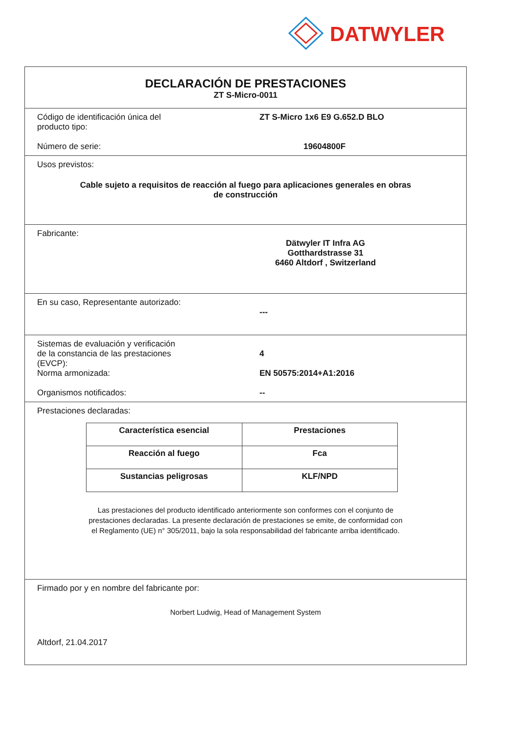DATWYLER
DECLARACIÓN DE PRESTACIONES
ZT S-Micro-0011
Código de identificación única del
producto tipo:
ZT S-Micro 1x6 E9 G.652.D BLO
Número de serie: 19604800F
Usos previstos:
Cable sujeto a requisitos de reacción al fuego para aplicaciones generales en obras
de construcción
Fabricante:
Dätwyler IT Infra AG
Gotthardstrasse 31
6460 Altdorf , Switzerland
En su caso, Representante autorizado:
---
Sistemas de evaluación y verificación
de la constancia de las prestaciones
(EVCP):
4
Norma armonizada: EN 50575:2014+A1:2016
Organismos notificados: --
Prestaciones declaradas:
| Característica esencial | Prestaciones |
| --- | --- |
| Reacción al fuego | Fca |
| Sustancias peligrosas | KLF/NPD |
Las prestaciones del producto identificado anteriormente son conformes con el conjunto de
prestaciones declaradas. La presente declaración de prestaciones se emite, de conformidad con
el Reglamento (UE) n° 305/2011, bajo la sola responsabilidad del fabricante arriba identificado.
Firmado por y en nombre del fabricante por:
Norbert Ludwig, Head of Management System
Altdorf, 21.04.2017